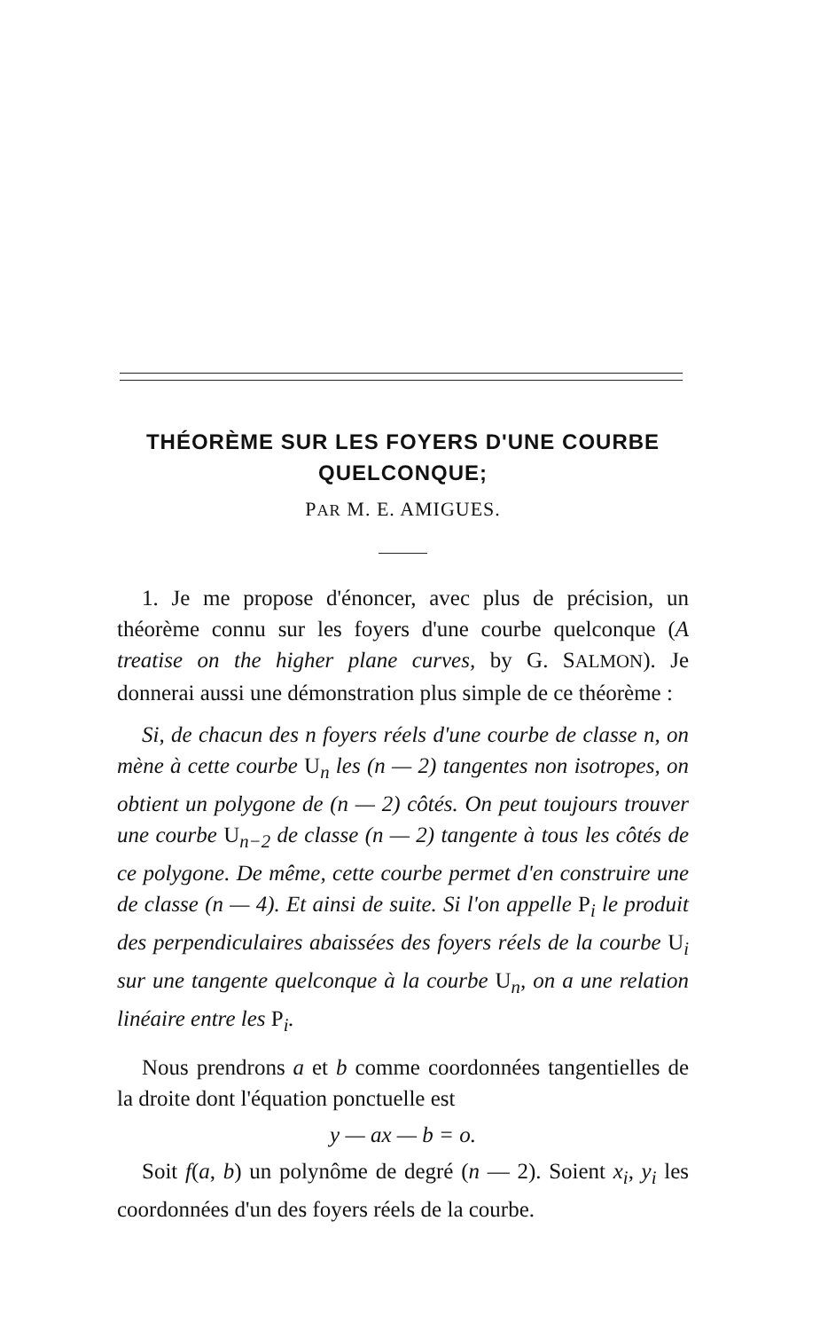THÉORÈME SUR LES FOYERS D'UNE COURBE QUELCONQUE;
PAR M. E. AMIGUES.
1. Je me propose d'énoncer, avec plus de précision, un théorème connu sur les foyers d'une courbe quelconque (A treatise on the higher plane curves, by G. SALMON). Je donnerai aussi une démonstration plus simple de ce théorème :
Si, de chacun des n foyers réels d'une courbe de classe n, on mène à cette courbe U<sub>n</sub> les (n — 2) tangentes non isotropes, on obtient un polygone de (n — 2) côtés. On peut toujours trouver une courbe U<sub>n−2</sub> de classe (n — 2) tangente à tous les côtés de ce polygone. De même, cette courbe permet d'en construire une de classe (n — 4). Et ainsi de suite. Si l'on appelle P<sub>i</sub> le produit des perpendiculaires abaissées des foyers réels de la courbe U<sub>i</sub> sur une tangente quelconque à la courbe U<sub>n</sub>, on a une relation linéaire entre les P<sub>i</sub>.
Nous prendrons a et b comme coordonnées tangentielles de la droite dont l'équation ponctuelle est
y — ax — b = o.
Soit f(a, b) un polynôme de degré (n — 2). Soient x<sub>i</sub>, y<sub>i</sub> les coordonnées d'un des foyers réels de la courbe.